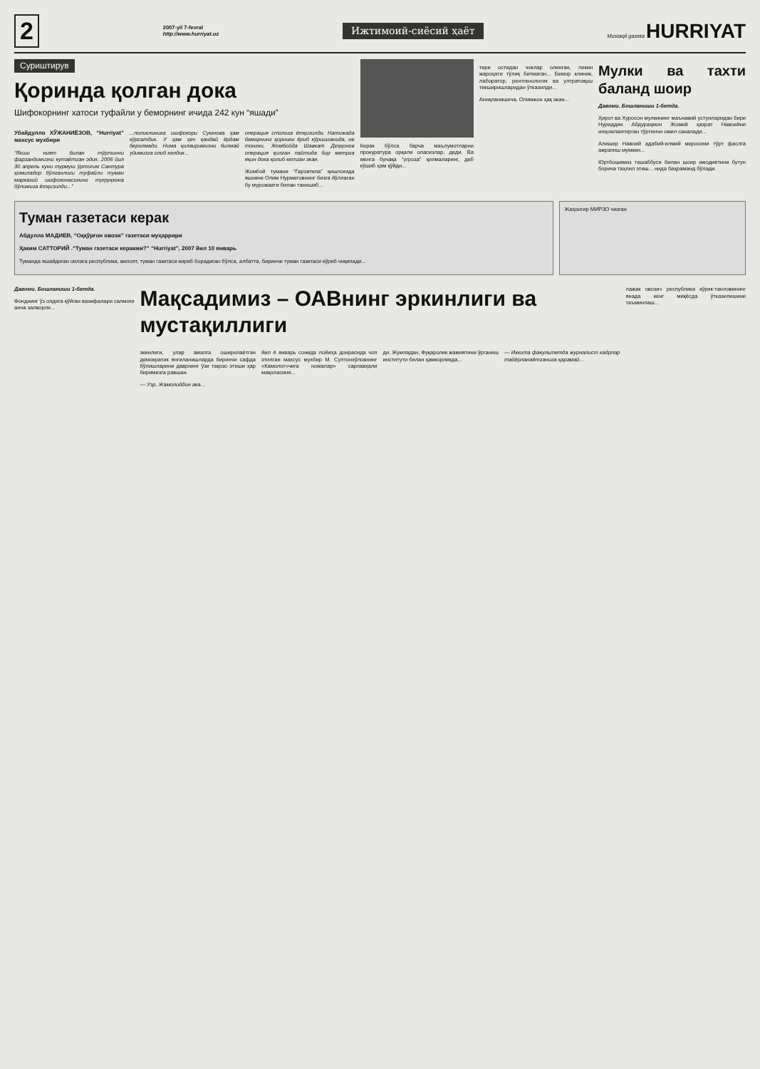2
2007-yil 7-fevral
http://www.hurriyat.uz
Ижтимоий-сиёсий ҳаёт
Mustaqil gazeta HURRIYAT
Суриштирув
Қоринда қолган дока
Шифокорнинг хатоси туфайли у беморнинг ичида 242 кун “яшади”
Убайдулло ХЎЖАНИЁЗОВ, “Hurriyat” махсус мухбири
“Яхши ният билан тўртинчи фарзандимизни кутаётган эдик. 2006 йил 30 апрель куни турмуш ўртоғим Сантура ҳомиладор бўлганлиги туфайли туман марказий шифохонасининг туғруқхона бўлимига ётқизилди...”
...поликлиника шифокори Суюнова ҳам кўрсатдик. У ҳам ҳеч қандай ёрдам беролмади. Нима қилаи­римизни билмай уйимизга олиб келдик...
операция столига ётқизилди. Натижада беморнинг қорнини ёриб кўришганида, не тонгки, Жомбойда Шавкат Деҳқонов операция қилган пайтида бир метрга яқин дока қолиб кетган экан.
Жомбой тумани “Гаровтепа” қишлоғида яшовчи Олим Нурматовнинг бизга йўллаган бу мурожаати билан танишиб...
Керак бўлса барча маълумотларни прокуратура орқали оласизлар, деди. Ва менга бунақа “угроза” қилмаларинг, деб кўшиб ҳам қўйди...
тери остидан чоклар олинган, лекин жароҳати тўлиқ битмаган... Бемор клиник, лаборатор, рентгенологик ва ултратовуш текширишларидан ўтказилди...
Аниқланишича, Олимжон ҳақ экан...
Мулки ва тахти баланд шоир
Давоми. Бошланиши 1-бетда.
Ҳирот ва Хуросон мулкининг маънавий устунларидан бири Нуриддин Абдураҳмон Жомий ҳазрат Навоийни илҳомлантирган тўртинчи омил саналади...
Алишер Навоий адабий-илмий меросини тўрт фаслга ажратиш мумкин...
Юртбошимиз ташаббуси билан шоир ижодиётини бутун борича таҳлил этиш... нида баҳраманд бўлади.
Туман газетаси керак
Абдулла МАДИЕВ, “Оққўрғон овози” газетаси муҳаррири
Ҳаким САТТОРИЙ .“Туман газетаси керакми?” “Hurriyat”, 2007 йил 10 январь
Туманда яшайдиган оилага республика, вилоят, туман газетаси кириб борадиган бўлса, албатта, биринчи туман газетаси кўриб чиқилади...
Жаҳонгир МИРЗО чизган
Давоми. Бошланиши 1-бетда.
Фонднинг ўз олдига қўйган вазифалари салмоғи анча залворли...
Мақсадимиз – ОАВнинг эркинлиги ва мустақиллиги
экинлиги, улар амалга оширилаётган демократик янгиланишларда биринчи сафда бўлишларини даврнинг ўзи тақозо этиши ҳар биримизга равшан.
— Узр, Жамолиддин ака...
йил 4 январь сонида лойиҳа доирасида чоп этилган махсус мухбир М. Султонхўловнинг «Камолот»чига номалар» сарлавҳали мақоласини...
ди. Жумладан, Фуқаролик жамиятини ўрганиш институти билан ҳамкорликда...
— Иккита факультетда журналист кадрлар тайёрланаётганига қарамай...
лажак овози» республика кўрик-танловининг янада кенг миқёсда ўтказилишини таъминлаш...